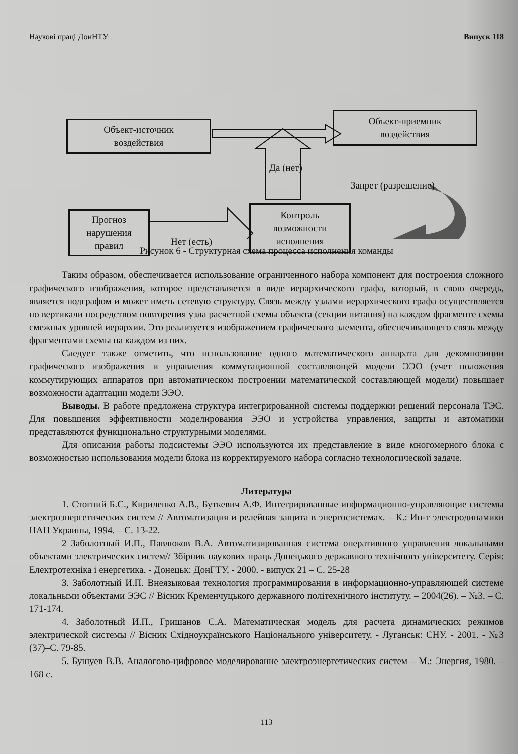Наукові праці ДонНТУ Випуск 118
Объект-источник
воздействия
Объект-приемник
воздействия
Прогноз
нарушения
правил
Контроль
возможности
исполнения
Да (нет)
Запрет (разрешение)
Нет (есть)
Рисунок 6 - Структурная схема процесса исполнения команды
Таким образом, обеспечивается использование ограниченного набора компонент для построения сложного графического изображения, которое представляется в виде иерархического графа, который, в свою очередь, является подграфом и может иметь сетевую структуру. Связь между узлами иерархического графа осуществляется по вертикали посредством повторения узла расчетной схемы объекта (секции питания) на каждом фрагменте схемы смежных уровней иерархии. Это реализуется изображением графического элемента, обеспечивающего связь между фрагментами схемы на каждом из них.
Следует также отметить, что использование одного математического аппарата для декомпозиции графического изображения и управления коммутационной составляющей модели ЭЭО (учет положения коммутирующих аппаратов при автоматическом построении математической составляющей модели) повышает возможности адаптации модели ЭЭО.
Выводы. В работе предложена структура интегрированной системы поддержки решений персонала ТЭС. Для повышения эффективности моделирования ЭЭО и устройства управления, защиты и автоматики представляются функционально структурными моделями.
Для описания работы подсистемы ЭЭО используются их представление в виде многомерного блока с возможностью использования модели блока из корректируемого набора согласно технологической задаче.
Литература
1. Стогний Б.С., Кириленко А.В., Буткевич А.Ф. Интегрированные информационно-управляющие системы электроэнергетических систем // Автоматизация и релейная защита в энергосистемах. – К.: Ин-т электродинамики НАН Украины, 1994. – С. 13-22.
2 Заболотный И.П., Павлюков В.А. Автоматизированная система оперативного управления локальными объектами электрических систем// Збірник наукових праць Донецького державного технічного університету. Серія: Електротехніка і енергетика. - Донецьк: ДонГТУ, - 2000. - випуск 21 – С. 25-28
3. Заболотный И.П. Внеязыковая технология программирования в информационно-управляющей системе локальными объектами ЭЭС // Вісник Кременчуцького державного політехнічного інституту. – 2004(26). – №3. – С. 171-174.
4. Заболотный И.П., Гришанов С.А. Математическая модель для расчета динамических режимов электрической системы // Вісник Східноукраїнського Національного університету. - Луганськ: СНУ. - 2001. - №3 (37)–С. 79-85.
5. Бушуев В.В. Аналогово-цифровое моделирование электроэнергетических систем – М.: Энергия, 1980. – 168 с.
113